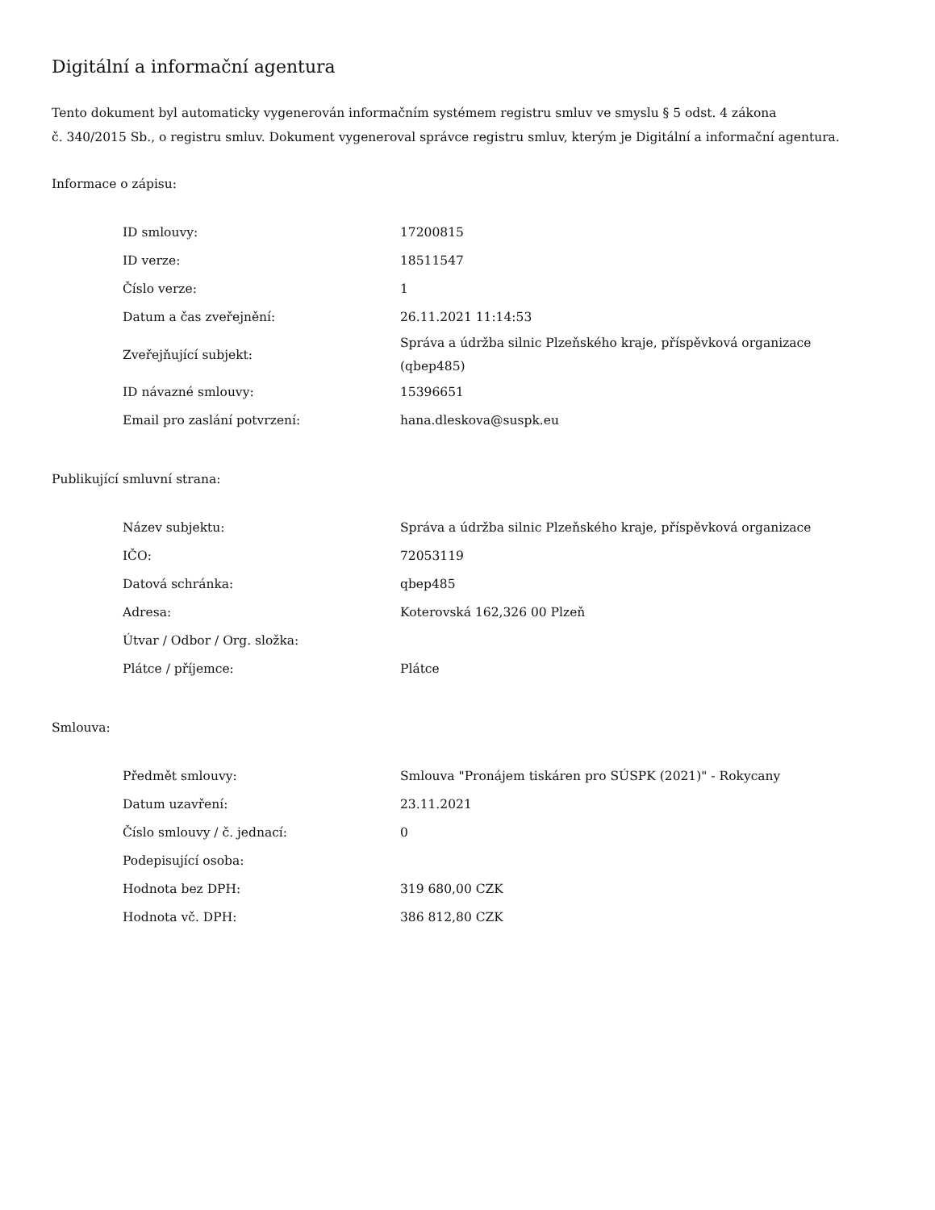Digitální a informační agentura
Tento dokument byl automaticky vygenerován informačním systémem registru smluv ve smyslu § 5 odst. 4 zákona
č. 340/2015 Sb., o registru smluv. Dokument vygeneroval správce registru smluv, kterým je Digitální a informační agentura.
Informace o zápisu:
| ID smlouvy: | 17200815 |
| ID verze: | 18511547 |
| Číslo verze: | 1 |
| Datum a čas zveřejnění: | 26.11.2021 11:14:53 |
| Zveřejňující subjekt: | Správa a údržba silnic Plzeňského kraje, příspěvková organizace (qbep485) |
| ID návazné smlouvy: | 15396651 |
| Email pro zaslání potvrzení: | hana.dleskova@suspk.eu |
Publikující smluvní strana:
| Název subjektu: | Správa a údržba silnic Plzeňského kraje, příspěvková organizace |
| IČO: | 72053119 |
| Datová schránka: | qbep485 |
| Adresa: | Koterovská 162,326 00 Plzeň |
| Útvar / Odbor / Org. složka: | |
| Plátce / příjemce: | Plátce |
Smlouva:
| Předmět smlouvy: | Smlouva "Pronájem tiskáren pro SÚSPK (2021)" - Rokycany |
| Datum uzavření: | 23.11.2021 |
| Číslo smlouvy / č. jednací: | 0 |
| Podepisující osoba: | |
| Hodnota bez DPH: | 319 680,00 CZK |
| Hodnota vč. DPH: | 386 812,80 CZK |